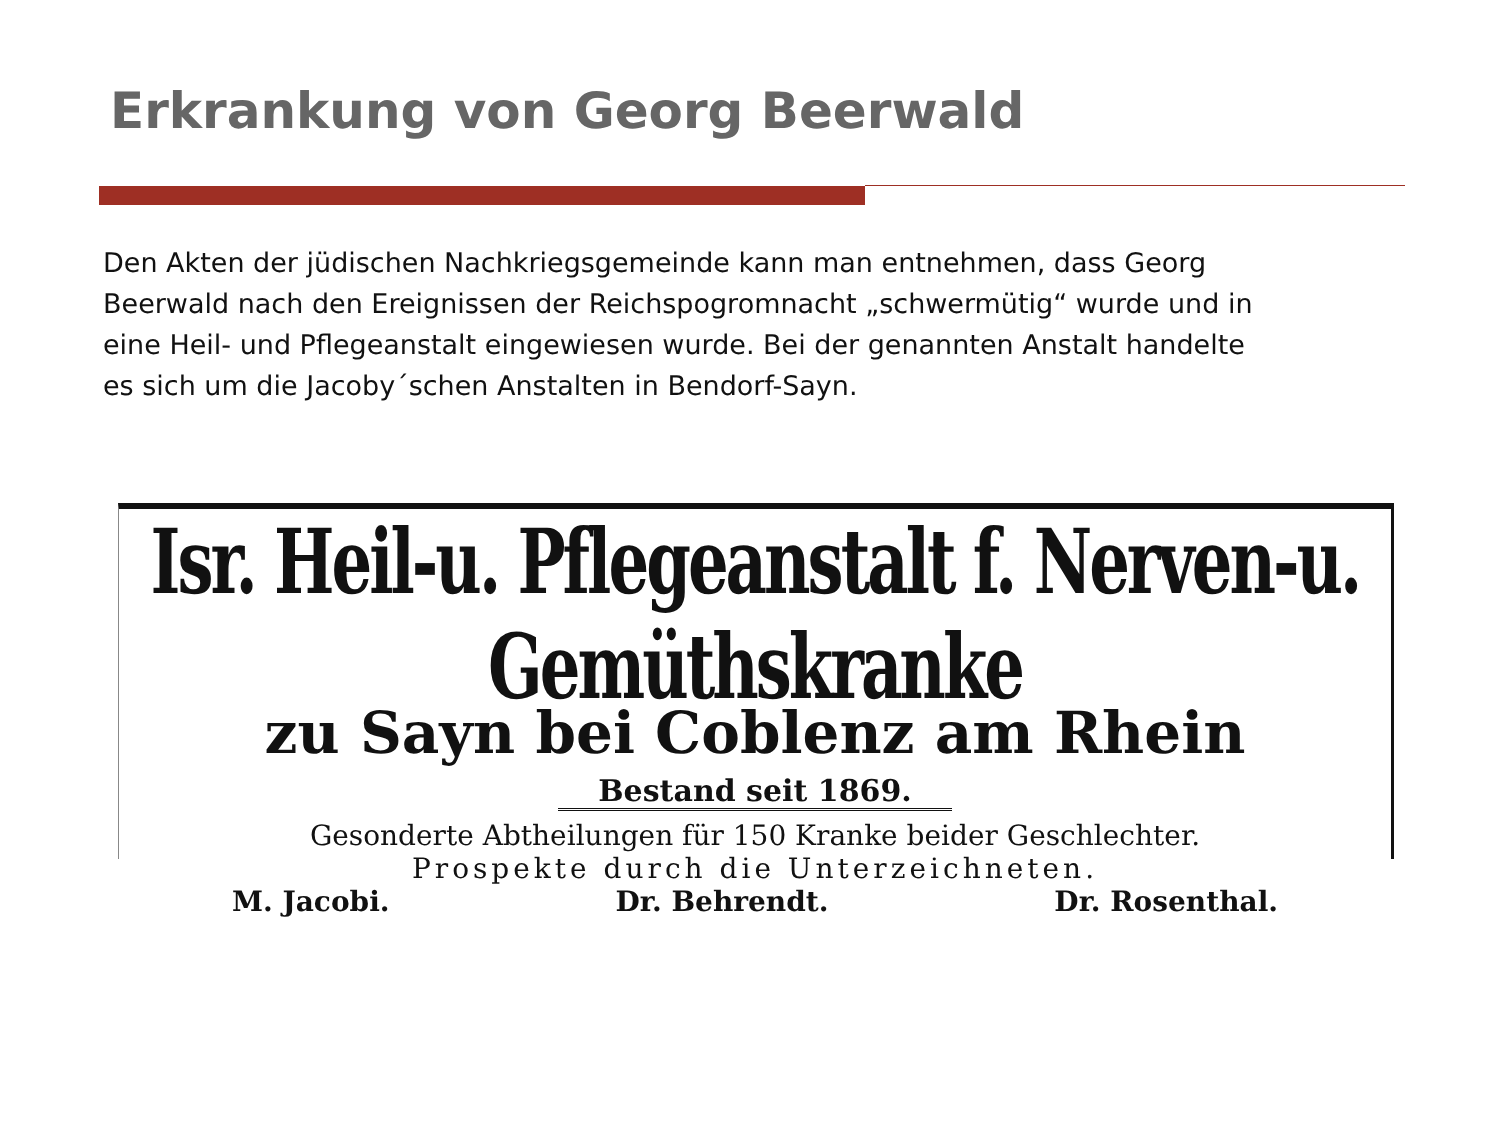Erkrankung von Georg Beerwald
Den Akten der jüdischen Nachkriegsgemeinde kann man entnehmen, dass Georg Beerwald nach den Ereignissen der Reichspogromnacht „schwermütig“ wurde und in eine Heil- und Pflegeanstalt eingewiesen wurde. Bei der genannten Anstalt handelte es sich um die Jacoby´schen Anstalten in Bendorf-Sayn.
Isr. Heil-u. Pflegeanstalt f. Nerven-u. Gemüthskranke
zu Sayn bei Coblenz am Rhein
Bestand seit 1869.
Gesonderte Abtheilungen für 150 Kranke beider Geschlechter.
Prospekte durch die Unterzeichneten.
M. Jacobi. Dr. Behrendt. Dr. Rosenthal.